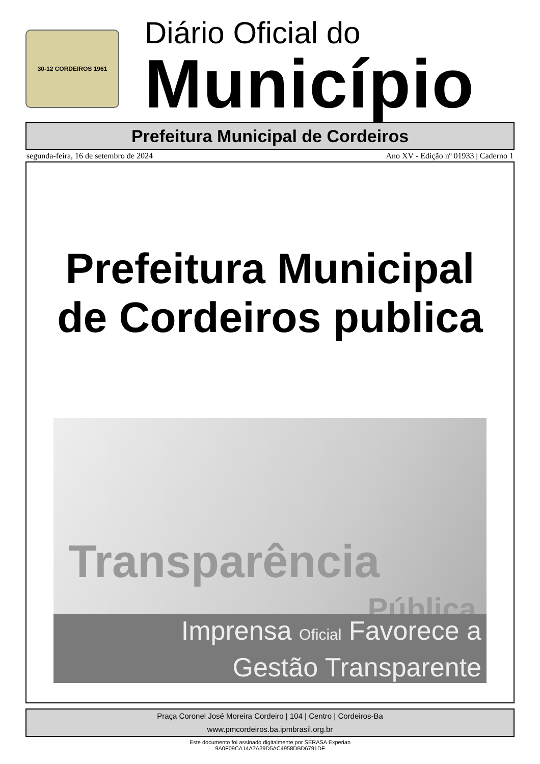30-12 CORDEIROS 1961
Diário Oficial do
Município
Prefeitura Municipal de Cordeiros
segunda-feira, 16 de setembro de 2024 Ano XV - Edição nº 01933 | Caderno 1
Prefeitura Municipal
de Cordeiros publica
Transparência
Pública
Imprensa Oficial Favorece a
Gestão Transparente
Praça Coronel José Moreira Cordeiro | 104 | Centro | Cordeiros-Ba
www.pmcordeiros.ba.ipmbrasil.org.br
Este documento foi assinado digitalmente por SERASA Experian
9A0F09CA14A7A39D5AC4958DBD6791DF